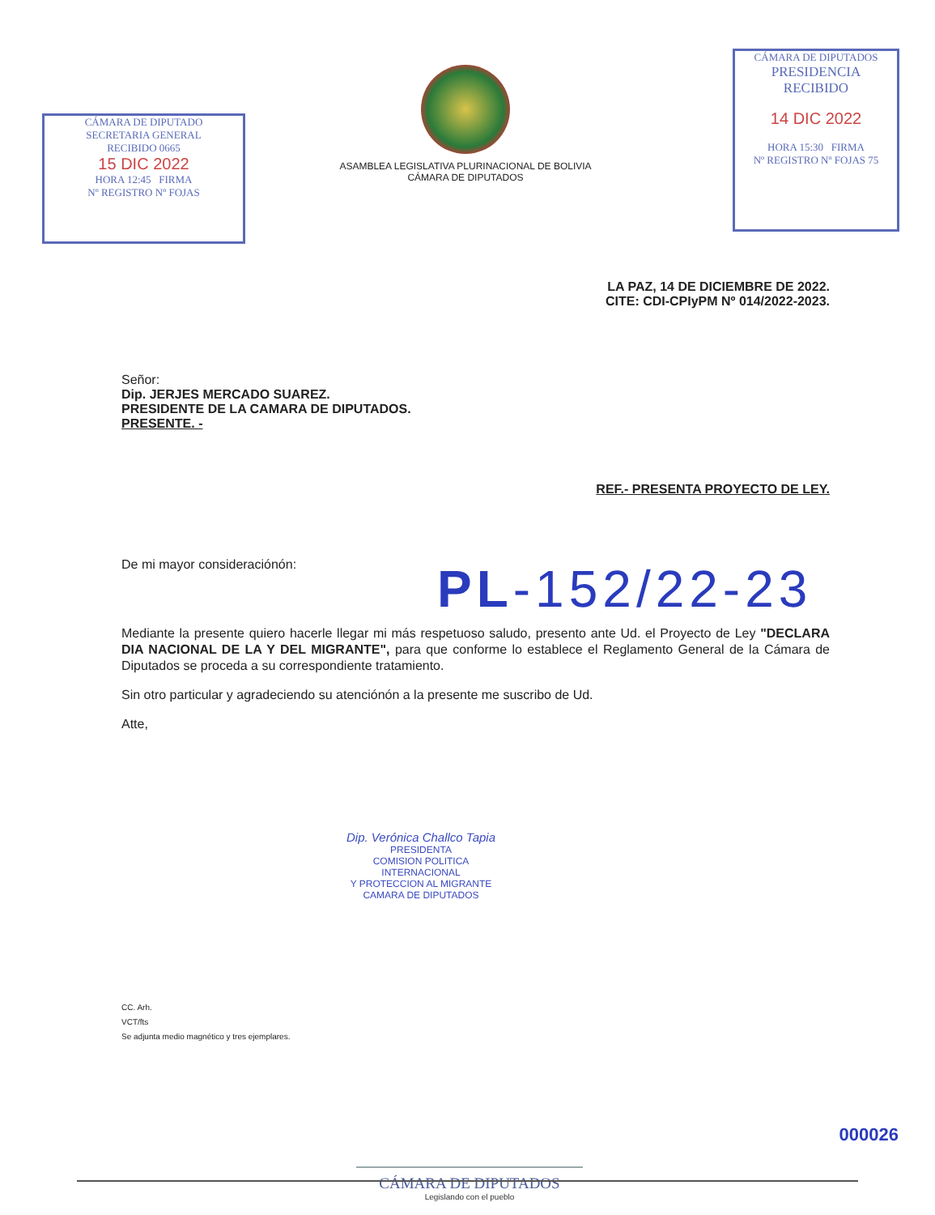CÁMARA DE DIPUTADO
SECRETARIA GENERAL
RECIBIDO 0665
15 DIC 2022
HORA 12:45 FIRMA
Nº REGISTRO Nº FOJAS
ASAMBLEA LEGISLATIVA PLURINACIONAL DE BOLIVIA
CÁMARA DE DIPUTADOS
CÁMARA DE DIPUTADOS
PRESIDENCIA
RECIBIDO
14 DIC 2022
HORA 15:30 FIRMA
Nº REGISTRO Nº FOJAS 75
LA PAZ, 14 DE DICIEMBRE DE 2022.
CITE: CDI-CPIyPM Nº 014/2022-2023.
Señor:
Dip. JERJES MERCADO SUAREZ.
PRESIDENTE DE LA CAMARA DE DIPUTADOS.
PRESENTE. -
REF.- PRESENTA PROYECTO DE LEY.
De mi mayor consideraciónón: PL-152/22-23
Mediante la presente quiero hacerle llegar mi más respetuoso saludo, presento ante Ud. el Proyecto de Ley "DECLARA DIA NACIONAL DE LA Y DEL MIGRANTE", para que conforme lo establece el Reglamento General de la Cámara de Diputados se proceda a su correspondiente tratamiento.
Sin otro particular y agradeciendo su atenciónón a la presente me suscribo de Ud.
Atte,
Dip. Verónica Challco Tapia
PRESIDENTA
COMISION POLITICA INTERNACIONAL
Y PROTECCION AL MIGRANTE
CAMARA DE DIPUTADOS
CC. Arh.
VCT/fts
Se adjunta medio magnético y tres ejemplares.
CÁMARA DE DIPUTADOS
Legislando con el pueblo
000026